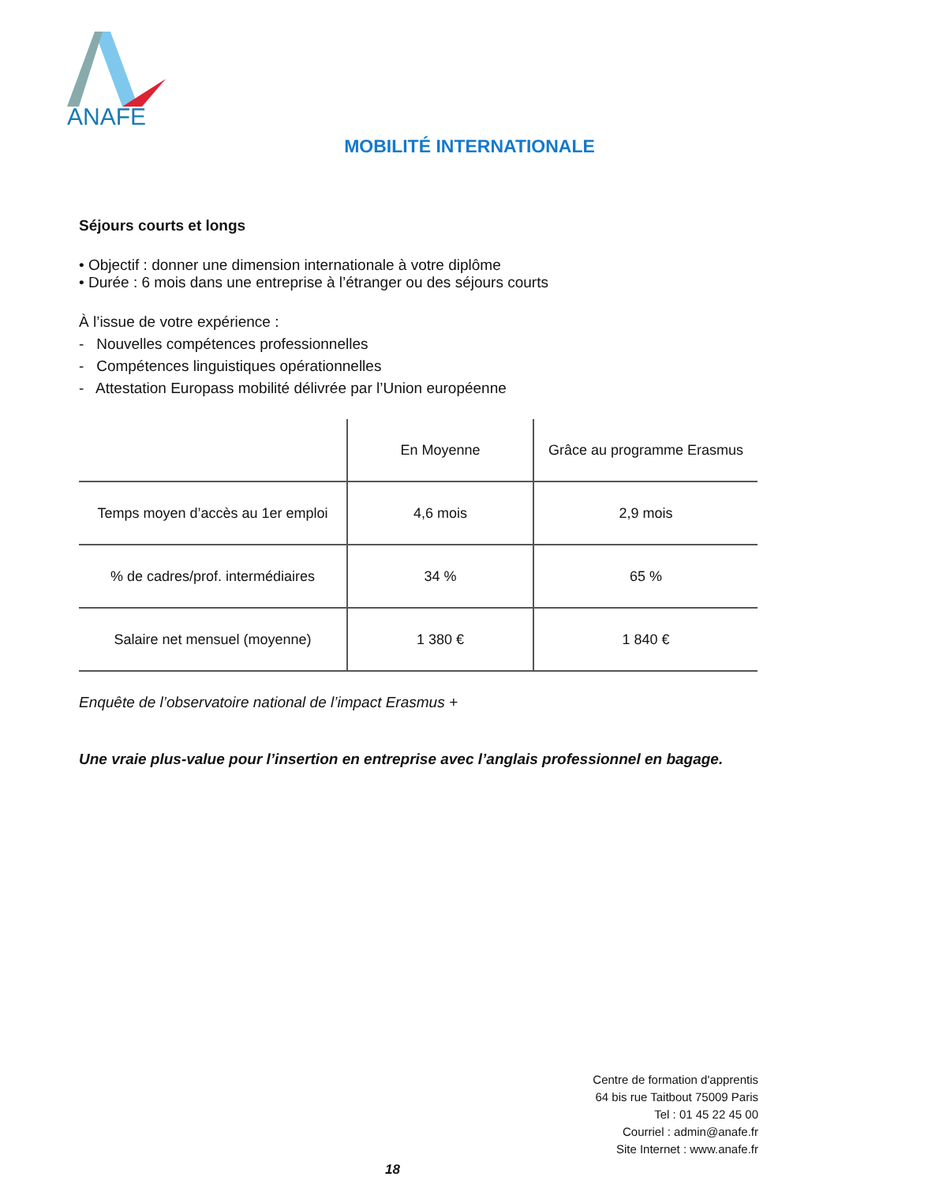ANAFE
MOBILITÉ INTERNATIONALE
Séjours courts et longs
• Objectif : donner une dimension internationale à votre diplôme
• Durée : 6 mois dans une entreprise à l’étranger ou des séjours courts
À l’issue de votre expérience :
- Nouvelles compétences professionnelles
- Compétences linguistiques opérationnelles
- Attestation Europass mobilité délivrée par l’Union européenne
| | En Moyenne | Grâce au programme Erasmus |
| --- | --- | --- |
| Temps moyen d’accès au 1er emploi | 4,6 mois | 2,9 mois |
| % de cadres/prof. intermédiaires | 34 % | 65 % |
| Salaire net mensuel (moyenne) | 1 380 € | 1 840 € |
Enquête de l’observatoire national de l’impact Erasmus +
Une vraie plus-value pour l’insertion en entreprise avec l’anglais professionnel en bagage.
Centre de formation d'apprentis
64 bis rue Taitbout 75009 Paris
Tel : 01 45 22 45 00
Courriel : admin@anafe.fr
Site Internet : www.anafe.fr
18